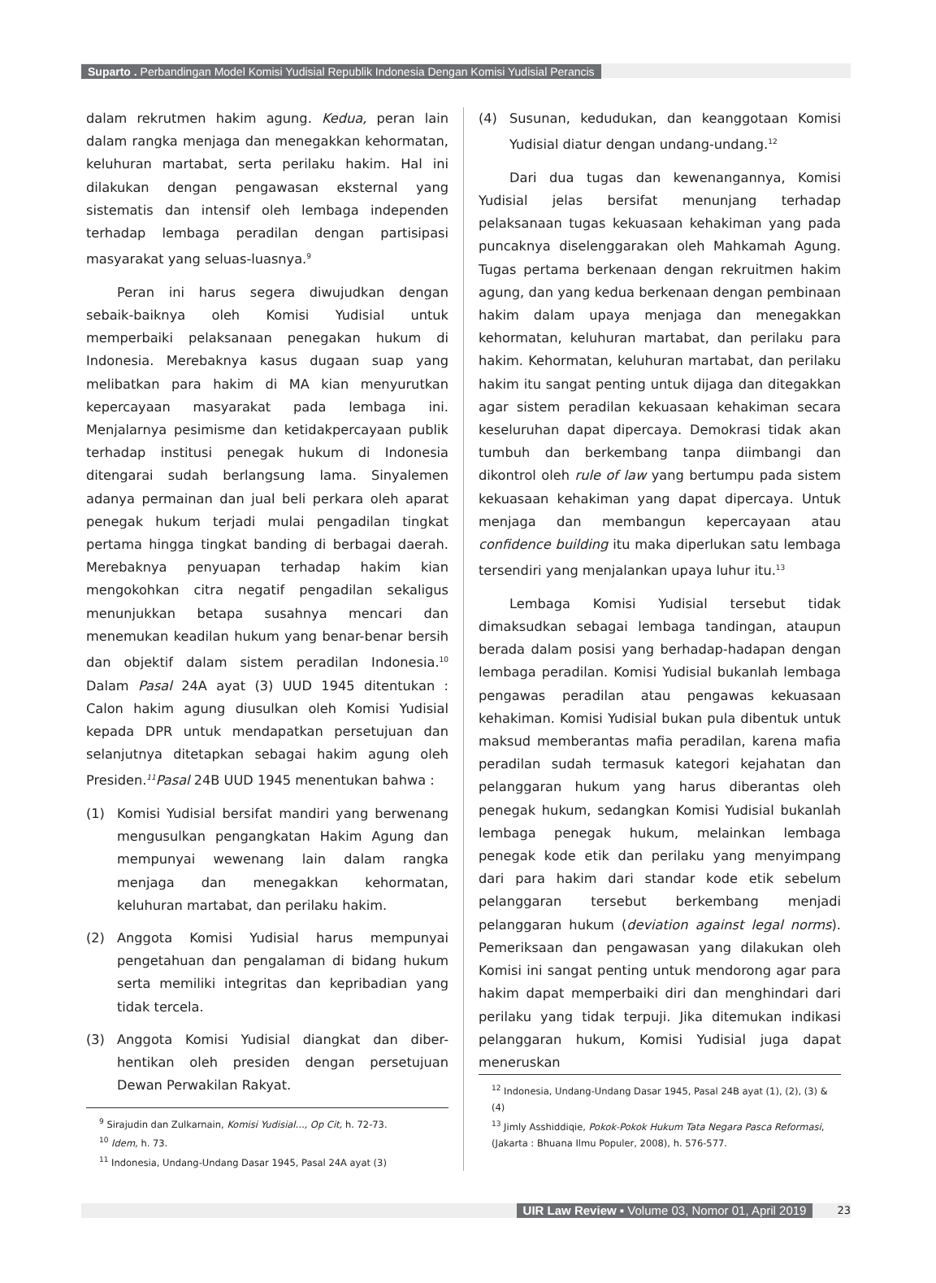Suparto . Perbandingan Model Komisi Yudisial Republik Indonesia Dengan Komisi Yudisial Perancis
dalam rekrutmen hakim agung. Kedua, peran lain dalam rangka menjaga dan menegakkan kehormatan, keluhuran martabat, serta perilaku hakim. Hal ini dilakukan dengan pengawasan eksternal yang sistematis dan intensif oleh lembaga independen terhadap lembaga peradilan dengan partisipasi masyarakat yang seluas-luasnya.<sup>9</sup>
Peran ini harus segera diwujudkan dengan sebaik-baiknya oleh Komisi Yudisial untuk memperbaiki pelaksanaan penegakan hukum di Indonesia. Merebaknya kasus dugaan suap yang melibatkan para hakim di MA kian menyurutkan kepercayaan masyarakat pada lembaga ini. Menjalarnya pesimisme dan ketidakpercayaan publik terhadap institusi penegak hukum di Indonesia ditengarai sudah berlangsung lama. Sinyalemen adanya permainan dan jual beli perkara oleh aparat penegak hukum terjadi mulai pengadilan tingkat pertama hingga tingkat banding di berbagai daerah. Merebaknya penyuapan terhadap hakim kian mengokohkan citra negatif pengadilan sekaligus menunjukkan betapa susahnya mencari dan menemukan keadilan hukum yang benar-benar bersih dan objektif dalam sistem peradilan Indonesia.<sup>10</sup> Dalam Pasal 24A ayat (3) UUD 1945 ditentukan : Calon hakim agung diusulkan oleh Komisi Yudisial kepada DPR untuk mendapatkan persetujuan dan selanjutnya ditetapkan sebagai hakim agung oleh Presiden.<sup>11</sup>Pasal 24B UUD 1945 menentukan bahwa :
(1) Komisi Yudisial bersifat mandiri yang berwenang mengusulkan pengangkatan Hakim Agung dan mempunyai wewenang lain dalam rangka menjaga dan menegakkan kehormatan, keluhuran martabat, dan perilaku hakim.
(2) Anggota Komisi Yudisial harus mempunyai pengetahuan dan pengalaman di bidang hukum serta memiliki integritas dan kepribadian yang tidak tercela.
(3) Anggota Komisi Yudisial diangkat dan diber-hentikan oleh presiden dengan persetujuan Dewan Perwakilan Rakyat.
<sup>9</sup> Sirajudin dan Zulkarnain, Komisi Yudisial..., Op Cit, h. 72-73.
<sup>10</sup> Idem, h. 73.
<sup>11</sup> Indonesia, Undang-Undang Dasar 1945, Pasal 24A ayat (3)
(4) Susunan, kedudukan, dan keanggotaan Komisi Yudisial diatur dengan undang-undang.<sup>12</sup>
Dari dua tugas dan kewenangannya, Komisi Yudisial jelas bersifat menunjang terhadap pelaksanaan tugas kekuasaan kehakiman yang pada puncaknya diselenggarakan oleh Mahkamah Agung. Tugas pertama berkenaan dengan rekruitmen hakim agung, dan yang kedua berkenaan dengan pembinaan hakim dalam upaya menjaga dan menegakkan kehormatan, keluhuran martabat, dan perilaku para hakim. Kehormatan, keluhuran martabat, dan perilaku hakim itu sangat penting untuk dijaga dan ditegakkan agar sistem peradilan kekuasaan kehakiman secara keseluruhan dapat dipercaya. Demokrasi tidak akan tumbuh dan berkembang tanpa diimbangi dan dikontrol oleh rule of law yang bertumpu pada sistem kekuasaan kehakiman yang dapat dipercaya. Untuk menjaga dan membangun kepercayaan atau confidence building itu maka diperlukan satu lembaga tersendiri yang menjalankan upaya luhur itu.<sup>13</sup>
Lembaga Komisi Yudisial tersebut tidak dimaksudkan sebagai lembaga tandingan, ataupun berada dalam posisi yang berhadap-hadapan dengan lembaga peradilan. Komisi Yudisial bukanlah lembaga pengawas peradilan atau pengawas kekuasaan kehakiman. Komisi Yudisial bukan pula dibentuk untuk maksud memberantas mafia peradilan, karena mafia peradilan sudah termasuk kategori kejahatan dan pelanggaran hukum yang harus diberantas oleh penegak hukum, sedangkan Komisi Yudisial bukanlah lembaga penegak hukum, melainkan lembaga penegak kode etik dan perilaku yang menyimpang dari para hakim dari standar kode etik sebelum pelanggaran tersebut berkembang menjadi pelanggaran hukum (deviation against legal norms). Pemeriksaan dan pengawasan yang dilakukan oleh Komisi ini sangat penting untuk mendorong agar para hakim dapat memperbaiki diri dan menghindari dari perilaku yang tidak terpuji. Jika ditemukan indikasi pelanggaran hukum, Komisi Yudisial juga dapat meneruskan
<sup>12</sup> Indonesia, Undang-Undang Dasar 1945, Pasal 24B ayat (1), (2), (3) & (4)
<sup>13</sup> Jimly Asshiddiqie, Pokok-Pokok Hukum Tata Negara Pasca Reformasi, (Jakarta : Bhuana Ilmu Populer, 2008), h. 576-577.
UIR Law Review ▪ Volume 03, Nomor 01, April 2019 23